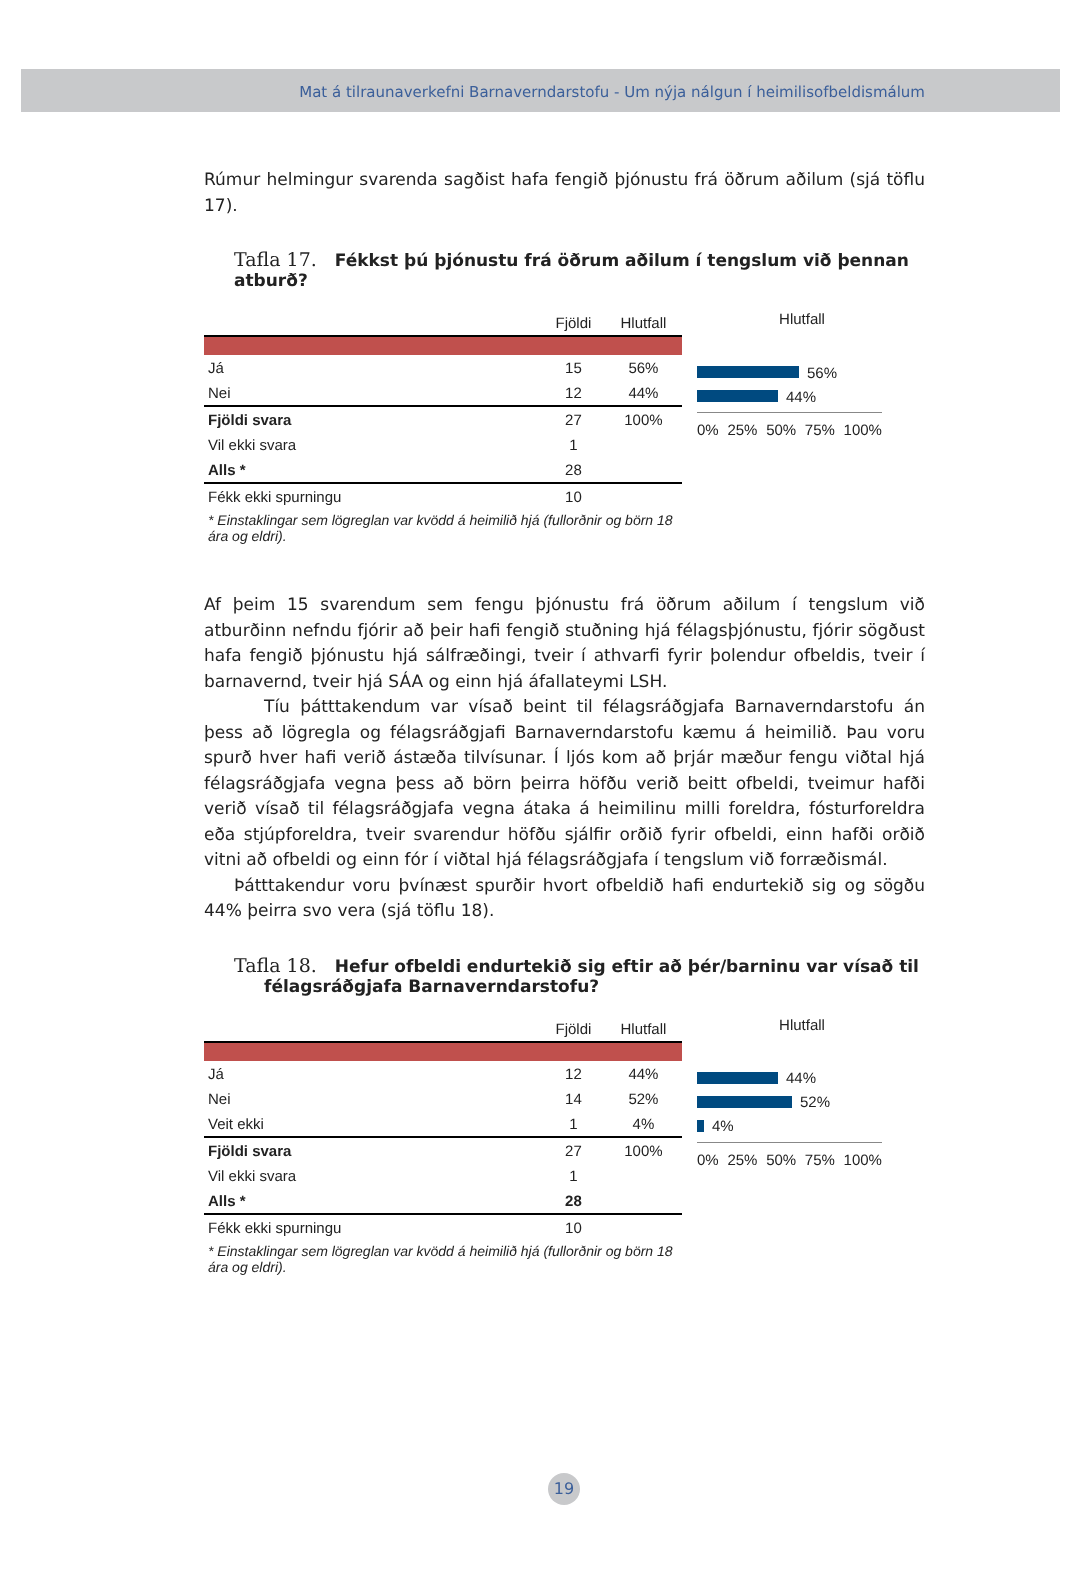Mat á tilraunaverkefni Barnaverndarstofu - Um nýja nálgun í heimilisofbeldismálum
Rúmur helmingur svarenda sagðist hafa fengið þjónustu frá öðrum aðilum (sjá töflu 17).
Tafla 17. Fékkst þú þjónustu frá öðrum aðilum í tengslum við þennan atburð?
| | Fjöldi | Hlutfall |
| --- | --- | --- |
| Já | 15 | 56% |
| Nei | 12 | 44% |
| Fjöldi svara | 27 | 100% |
| Vil ekki svara | 1 | |
| Alls * | 28 | |
| Fékk ekki spurningu | 10 | |
| * Einstaklingar sem lögreglan var kvödd á heimilið hjá (fullorðnir og börn 18 ára og eldri). | | |
Hlutfall
56%
44%
0% 25% 50% 75% 100%
Af þeim 15 svarendum sem fengu þjónustu frá öðrum aðilum í tengslum við atburðinn nefndu fjórir að þeir hafi fengið stuðning hjá félagsþjónustu, fjórir sögðust hafa fengið þjónustu hjá sálfræðingi, tveir í athvarfi fyrir þolendur ofbeldis, tveir í barnavernd, tveir hjá SÁA og einn hjá áfallateymi LSH.
Tíu þátttakendum var vísað beint til félagsráðgjafa Barnaverndarstofu án þess að lögregla og félagsráðgjafi Barnaverndarstofu kæmu á heimilið. Þau voru spurð hver hafi verið ástæða tilvísunar. Í ljós kom að þrjár mæður fengu viðtal hjá félagsráðgjafa vegna þess að börn þeirra höfðu verið beitt ofbeldi, tveimur hafði verið vísað til félagsráðgjafa vegna átaka á heimilinu milli foreldra, fósturforeldra eða stjúpforeldra, tveir svarendur höfðu sjálfir orðið fyrir ofbeldi, einn hafði orðið vitni að ofbeldi og einn fór í viðtal hjá félagsráðgjafa í tengslum við forræðismál.
Þátttakendur voru þvínæst spurðir hvort ofbeldið hafi endurtekið sig og sögðu 44% þeirra svo vera (sjá töflu 18).
Tafla 18. Hefur ofbeldi endurtekið sig eftir að þér/barninu var vísað til
félagsráðgjafa Barnaverndarstofu?
| | Fjöldi | Hlutfall |
| --- | --- | --- |
| Já | 12 | 44% |
| Nei | 14 | 52% |
| Veit ekki | 1 | 4% |
| Fjöldi svara | 27 | 100% |
| Vil ekki svara | 1 | |
| Alls * | 28 | |
| Fékk ekki spurningu | 10 | |
| * Einstaklingar sem lögreglan var kvödd á heimilið hjá (fullorðnir og börn 18 ára og eldri). | | |
Hlutfall
44%
52%
4%
0% 25% 50% 75% 100%
19